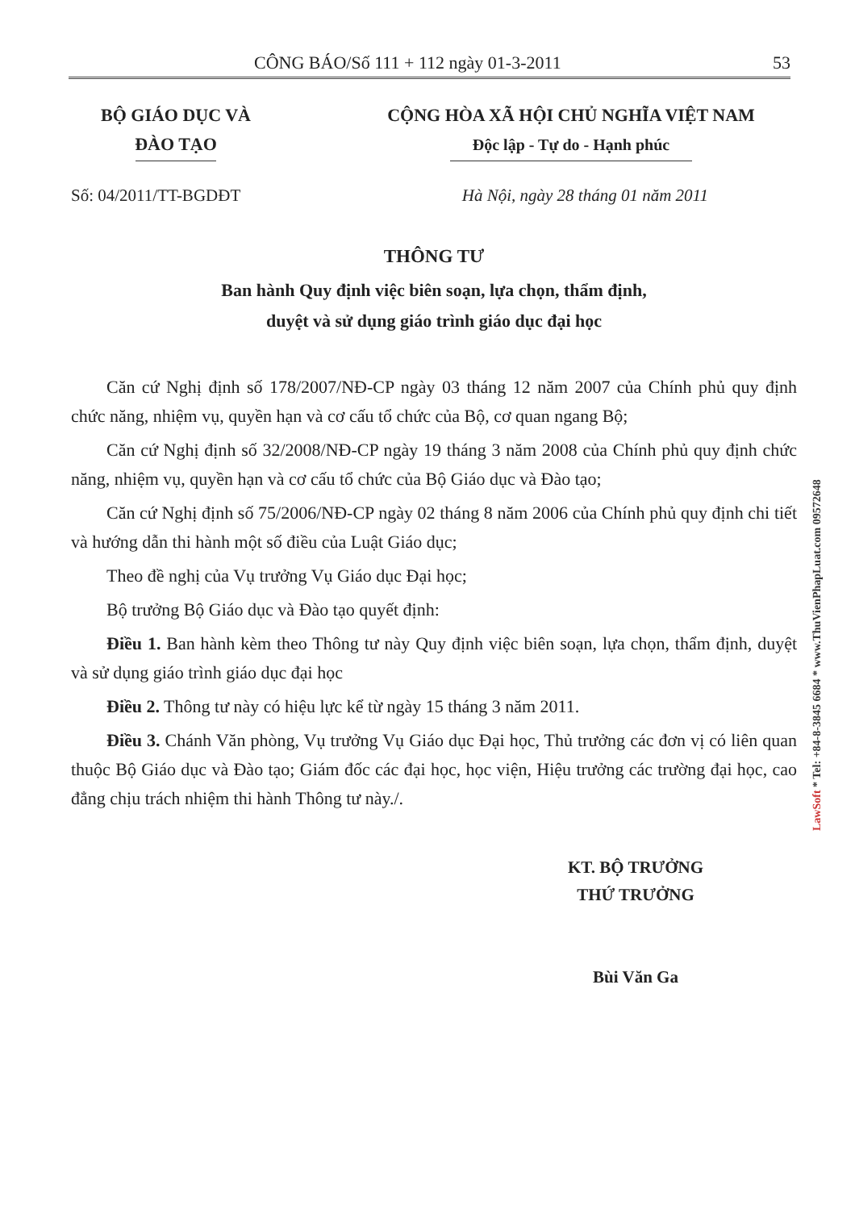CÔNG BÁO/Số 111 + 112 ngày 01-3-2011 53
BỘ GIÁO DỤC VÀ
ĐÀO TẠO
CỘNG HÒA XÃ HỘI CHỦ NGHĨA VIỆT NAM
Độc lập - Tự do - Hạnh phúc
Số: 04/2011/TT-BGDĐT Hà Nội, ngày 28 tháng 01 năm 2011
THÔNG TƯ
Ban hành Quy định việc biên soạn, lựa chọn, thẩm định,
duyệt và sử dụng giáo trình giáo dục đại học
Căn cứ Nghị định số 178/2007/NĐ-CP ngày 03 tháng 12 năm 2007 của Chính phủ quy định chức năng, nhiệm vụ, quyền hạn và cơ cấu tổ chức của Bộ, cơ quan ngang Bộ;
Căn cứ Nghị định số 32/2008/NĐ-CP ngày 19 tháng 3 năm 2008 của Chính phủ quy định chức năng, nhiệm vụ, quyền hạn và cơ cấu tổ chức của Bộ Giáo dục và Đào tạo;
Căn cứ Nghị định số 75/2006/NĐ-CP ngày 02 tháng 8 năm 2006 của Chính phủ quy định chi tiết và hướng dẫn thi hành một số điều của Luật Giáo dục;
Theo đề nghị của Vụ trưởng Vụ Giáo dục Đại học;
Bộ trưởng Bộ Giáo dục và Đào tạo quyết định:
Điều 1. Ban hành kèm theo Thông tư này Quy định việc biên soạn, lựa chọn, thẩm định, duyệt và sử dụng giáo trình giáo dục đại học
Điều 2. Thông tư này có hiệu lực kể từ ngày 15 tháng 3 năm 2011.
Điều 3. Chánh Văn phòng, Vụ trưởng Vụ Giáo dục Đại học, Thủ trưởng các đơn vị có liên quan thuộc Bộ Giáo dục và Đào tạo; Giám đốc các đại học, học viện, Hiệu trưởng các trường đại học, cao đẳng chịu trách nhiệm thi hành Thông tư này./.
KT. BỘ TRƯỞNG
THỨ TRƯỞNG
Bùi Văn Ga
LawSoft * Tel: +84-8-3845 6684 * www.ThuVienPhapLuat.com 09572648